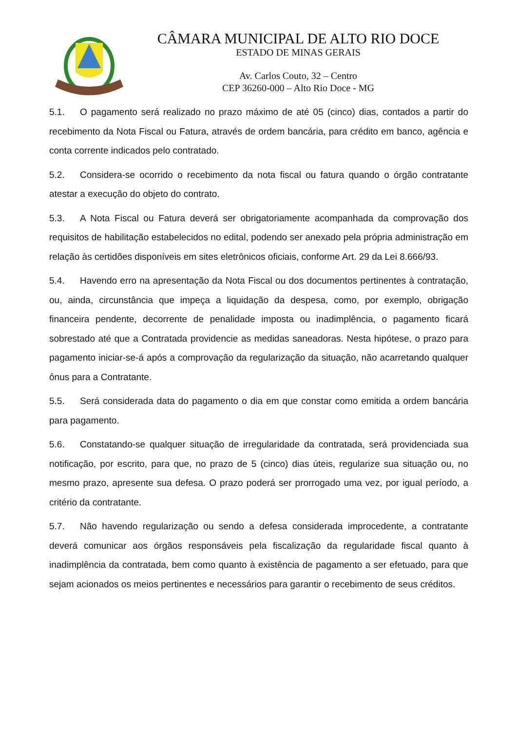CÂMARA MUNICIPAL DE ALTO RIO DOCE
ESTADO DE MINAS GERAIS
Av. Carlos Couto, 32 – Centro
CEP 36260-000 – Alto Rio Doce - MG
5.1. O pagamento será realizado no prazo máximo de até 05 (cinco) dias, contados a partir do recebimento da Nota Fiscal ou Fatura, através de ordem bancária, para crédito em banco, agência e conta corrente indicados pelo contratado.
5.2. Considera-se ocorrido o recebimento da nota fiscal ou fatura quando o órgão contratante atestar a execução do objeto do contrato.
5.3. A Nota Fiscal ou Fatura deverá ser obrigatoriamente acompanhada da comprovação dos requisitos de habilitação estabelecidos no edital, podendo ser anexado pela própria administração em relação às certidões disponíveis em sites eletrônicos oficiais, conforme Art. 29 da Lei 8.666/93.
5.4. Havendo erro na apresentação da Nota Fiscal ou dos documentos pertinentes à contratação, ou, ainda, circunstância que impeça a liquidação da despesa, como, por exemplo, obrigação financeira pendente, decorrente de penalidade imposta ou inadimplência, o pagamento ficará sobrestado até que a Contratada providencie as medidas saneadoras. Nesta hipótese, o prazo para pagamento iniciar-se-á após a comprovação da regularização da situação, não acarretando qualquer ônus para a Contratante.
5.5. Será considerada data do pagamento o dia em que constar como emitida a ordem bancária para pagamento.
5.6. Constatando-se qualquer situação de irregularidade da contratada, será providenciada sua notificação, por escrito, para que, no prazo de 5 (cinco) dias úteis, regularize sua situação ou, no mesmo prazo, apresente sua defesa. O prazo poderá ser prorrogado uma vez, por igual período, a critério da contratante.
5.7. Não havendo regularização ou sendo a defesa considerada improcedente, a contratante deverá comunicar aos órgãos responsáveis pela fiscalização da regularidade fiscal quanto à inadimplência da contratada, bem como quanto à existência de pagamento a ser efetuado, para que sejam acionados os meios pertinentes e necessários para garantir o recebimento de seus créditos.